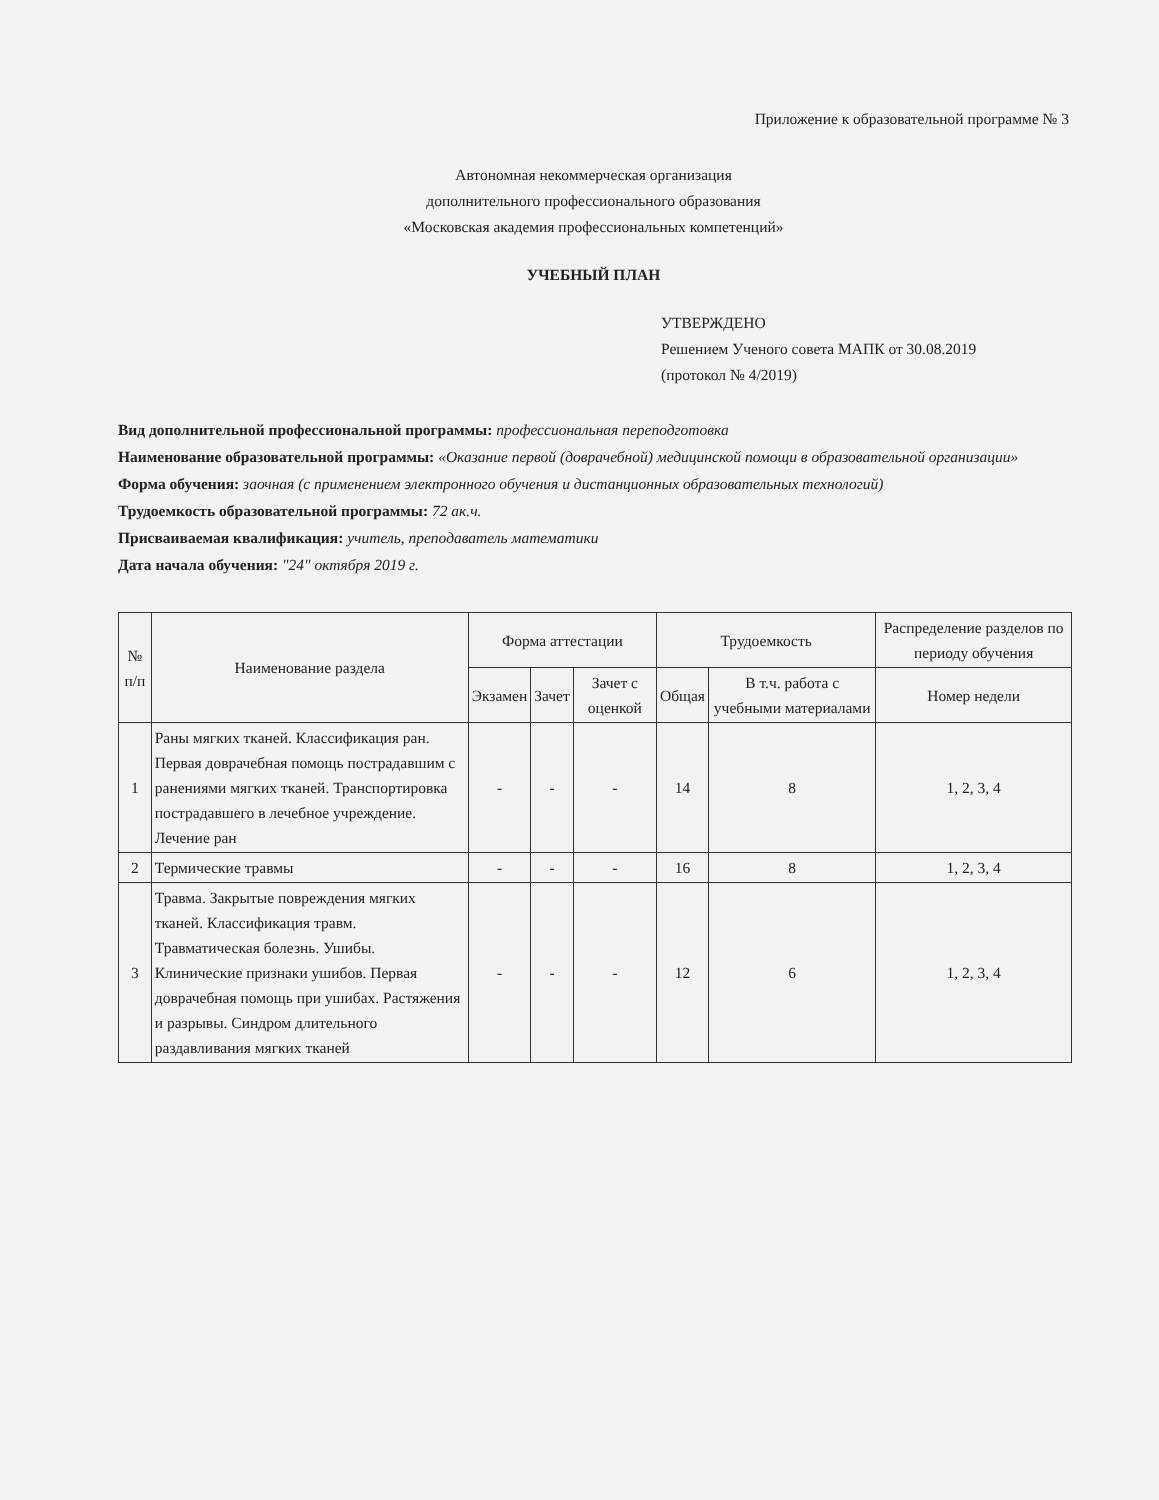Приложение к образовательной программе № 3
Автономная некоммерческая организация
дополнительного профессионального образования
«Московская академия профессиональных компетенций»
УЧЕБНЫЙ ПЛАН
УТВЕРЖДЕНО
Решением Ученого совета МАПК от 30.08.2019
(протокол № 4/2019)
Вид дополнительной профессиональной программы: профессиональная переподготовка
Наименование образовательной программы: «Оказание первой (доврачебной) медицинской помощи в образовательной организации»
Форма обучения: заочная (с применением электронного обучения и дистанционных образовательных технологий)
Трудоемкость образовательной программы: 72 ак.ч.
Присваиваемая квалификация: учитель, преподаватель математики
Дата начала обучения: "24" октября 2019 г.
| № п/п | Наименование раздела | Форма аттестации | | | Трудоемкость | | Распределение разделов по периоду обучения |
| --- | --- | --- | --- | --- | --- | --- | --- |
| | | Экзамен | Зачет | Зачет с оценкой | Общая | В т.ч. работа с учебными материалами | Номер недели |
| 1 | Раны мягких тканей. Классификация ран. Первая доврачебная помощь пострадавшим с ранениями мягких тканей. Транспортировка пострадавшего в лечебное учреждение. Лечение ран | - | - | - | 14 | 8 | 1, 2, 3, 4 |
| 2 | Термические травмы | - | - | - | 16 | 8 | 1, 2, 3, 4 |
| 3 | Травма. Закрытые повреждения мягких тканей. Классификация травм. Травматическая болезнь. Ушибы. Клинические признаки ушибов. Первая доврачебная помощь при ушибах. Растяжения и разрывы. Синдром длительного раздавливания мягких тканей | - | - | - | 12 | 6 | 1, 2, 3, 4 |